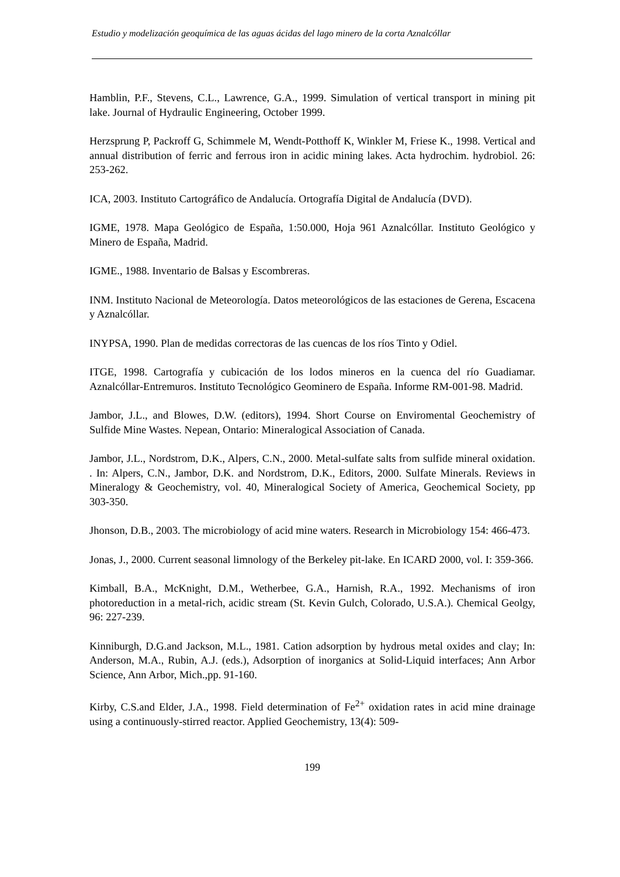Estudio y modelización geoquímica de las aguas ácidas del lago minero de la corta Aznalcóllar
Hamblin, P.F., Stevens, C.L., Lawrence, G.A., 1999. Simulation of vertical transport in mining pit lake. Journal of Hydraulic Engineering, October 1999.
Herzsprung P, Packroff G, Schimmele M, Wendt-Potthoff K, Winkler M, Friese K., 1998. Vertical and annual distribution of ferric and ferrous iron in acidic mining lakes. Acta hydrochim. hydrobiol. 26: 253-262.
ICA, 2003. Instituto Cartográfico de Andalucía. Ortografía Digital de Andalucía (DVD).
IGME, 1978. Mapa Geológico de España, 1:50.000, Hoja 961 Aznalcóllar. Instituto Geológico y Minero de España, Madrid.
IGME., 1988. Inventario de Balsas y Escombreras.
INM. Instituto Nacional de Meteorología. Datos meteorológicos de las estaciones de Gerena, Escacena y Aznalcóllar.
INYPSA, 1990. Plan de medidas correctoras de las cuencas de los ríos Tinto y Odiel.
ITGE, 1998. Cartografía y cubicación de los lodos mineros en la cuenca del río Guadiamar. Aznalcóllar-Entremuros. Instituto Tecnológico Geominero de España. Informe RM-001-98. Madrid.
Jambor, J.L., and Blowes, D.W. (editors), 1994. Short Course on Enviromental Geochemistry of Sulfide Mine Wastes. Nepean, Ontario: Mineralogical Association of Canada.
Jambor, J.L., Nordstrom, D.K., Alpers, C.N., 2000. Metal-sulfate salts from sulfide mineral oxidation. . In: Alpers, C.N., Jambor, D.K. and Nordstrom, D.K., Editors, 2000. Sulfate Minerals. Reviews in Mineralogy & Geochemistry, vol. 40, Mineralogical Society of America, Geochemical Society, pp 303-350.
Jhonson, D.B., 2003. The microbiology of acid mine waters. Research in Microbiology 154: 466-473.
Jonas, J., 2000. Current seasonal limnology of the Berkeley pit-lake. En ICARD 2000, vol. I: 359-366.
Kimball, B.A., McKnight, D.M., Wetherbee, G.A., Harnish, R.A., 1992. Mechanisms of iron photoreduction in a metal-rich, acidic stream (St. Kevin Gulch, Colorado, U.S.A.). Chemical Geolgy, 96: 227-239.
Kinniburgh, D.G.and Jackson, M.L., 1981. Cation adsorption by hydrous metal oxides and clay; In: Anderson, M.A., Rubin, A.J. (eds.), Adsorption of inorganics at Solid-Liquid interfaces; Ann Arbor Science, Ann Arbor, Mich.,pp. 91-160.
Kirby, C.S.and Elder, J.A., 1998. Field determination of Fe<sup>2+</sup> oxidation rates in acid mine drainage using a continuously-stirred reactor. Applied Geochemistry, 13(4): 509-
199